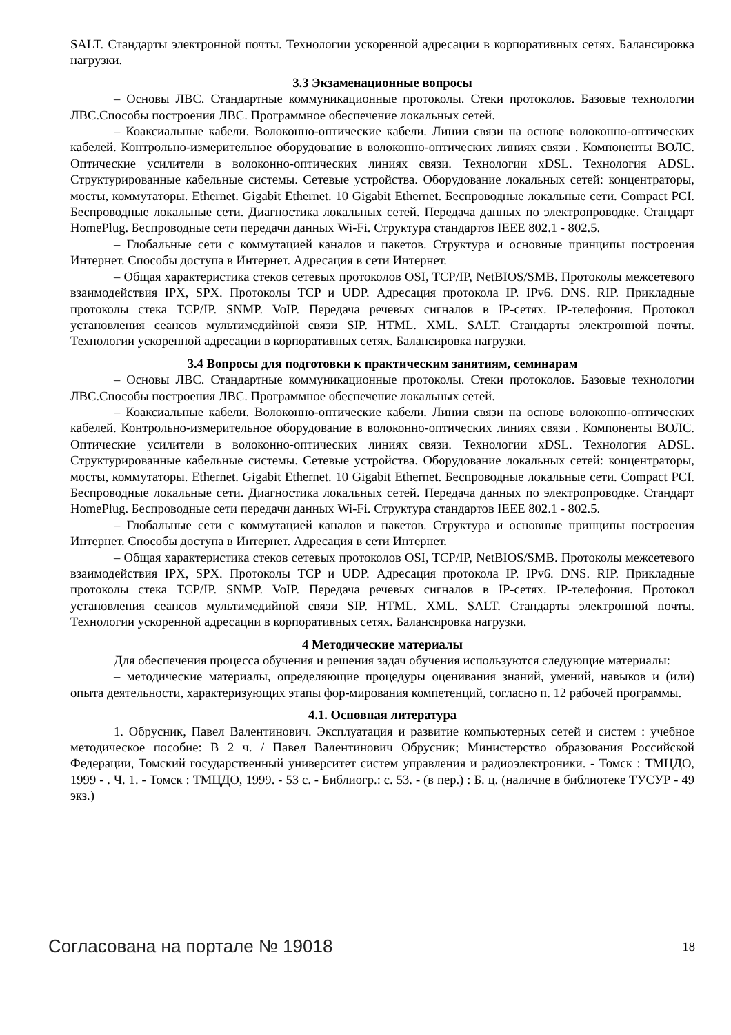SALT. Стандарты электронной почты. Технологии ускоренной адресации в корпоративных сетях. Балансировка нагрузки.
3.3 Экзаменационные вопросы
– Основы ЛВС. Стандартные коммуникационные протоколы. Стеки протоколов. Базовые технологии ЛВС.Способы построения ЛВС. Программное обеспечение локальных сетей.
– Коаксиальные кабели. Волоконно-оптические кабели. Линии связи на основе волоконно-оптических кабелей. Контрольно-измерительное оборудование в волоконно-оптических линиях связи . Компоненты ВОЛС. Оптические усилители в волоконно-оптических линиях связи. Технологии xDSL. Технология ADSL. Структурированные кабельные системы. Сетевые устройства. Оборудование локальных сетей: концентраторы, мосты, коммутаторы. Ethernet. Gigabit Ethernet. 10 Gigabit Ethernet. Беспроводные локальные сети. Compact PCI. Беспроводные локальные сети. Диагностика локальных сетей. Передача данных по электропроводке. Стандарт HomePlug. Беспроводные сети передачи данных Wi-Fi. Структура стандартов IEEE 802.1 - 802.5.
– Глобальные сети с коммутацией каналов и пакетов. Структура и основные принципы построения Интернет. Способы доступа в Интернет. Адресация в сети Интернет.
– Общая характеристика стеков сетевых протоколов OSI, TCP/IP, NetBIOS/SMB. Протоколы межсетевого взаимодействия IPX, SPX. Протоколы TCP и UDP. Адресация протокола IP. IPv6. DNS. RIP. Прикладные протоколы стека TCP/IP. SNMP. VoIP. Передача речевых сигналов в IP-сетях. IP-телефония. Протокол установления сеансов мультимедийной связи SIP. HTML. XML. SALT. Стандарты электронной почты. Технологии ускоренной адресации в корпоративных сетях. Балансировка нагрузки.
3.4 Вопросы для подготовки к практическим занятиям, семинарам
– Основы ЛВС. Стандартные коммуникационные протоколы. Стеки протоколов. Базовые технологии ЛВС.Способы построения ЛВС. Программное обеспечение локальных сетей.
– Коаксиальные кабели. Волоконно-оптические кабели. Линии связи на основе волоконно-оптических кабелей. Контрольно-измерительное оборудование в волоконно-оптических линиях связи . Компоненты ВОЛС. Оптические усилители в волоконно-оптических линиях связи. Технологии xDSL. Технология ADSL. Структурированные кабельные системы. Сетевые устройства. Оборудование локальных сетей: концентраторы, мосты, коммутаторы. Ethernet. Gigabit Ethernet. 10 Gigabit Ethernet. Беспроводные локальные сети. Compact PCI. Беспроводные локальные сети. Диагностика локальных сетей. Передача данных по электропроводке. Стандарт HomePlug. Беспроводные сети передачи данных Wi-Fi. Структура стандартов IEEE 802.1 - 802.5.
– Глобальные сети с коммутацией каналов и пакетов. Структура и основные принципы построения Интернет. Способы доступа в Интернет. Адресация в сети Интернет.
– Общая характеристика стеков сетевых протоколов OSI, TCP/IP, NetBIOS/SMB. Протоколы межсетевого взаимодействия IPX, SPX. Протоколы TCP и UDP. Адресация протокола IP. IPv6. DNS. RIP. Прикладные протоколы стека TCP/IP. SNMP. VoIP. Передача речевых сигналов в IP-сетях. IP-телефония. Протокол установления сеансов мультимедийной связи SIP. HTML. XML. SALT. Стандарты электронной почты. Технологии ускоренной адресации в корпоративных сетях. Балансировка нагрузки.
4 Методические материалы
Для обеспечения процесса обучения и решения задач обучения используются следующие материалы:
– методические материалы, определяющие процедуры оценивания знаний, умений, навыков и (или) опыта деятельности, характеризующих этапы фор-мирования компетенций, согласно п. 12 рабочей программы.
4.1. Основная литература
1. Обрусник, Павел Валентинович. Эксплуатация и развитие компьютерных сетей и систем : учебное методическое пособие: В 2 ч. / Павел Валентинович Обрусник; Министерство образования Российской Федерации, Томский государственный университет систем управления и радиоэлектроники. - Томск : ТМЦДО, 1999 - . Ч. 1. - Томск : ТМЦДО, 1999. - 53 с. - Библиогр.: с. 53. - (в пер.) : Б. ц. (наличие в библиотеке ТУСУР - 49 экз.)
Согласована на портале № 19018 18